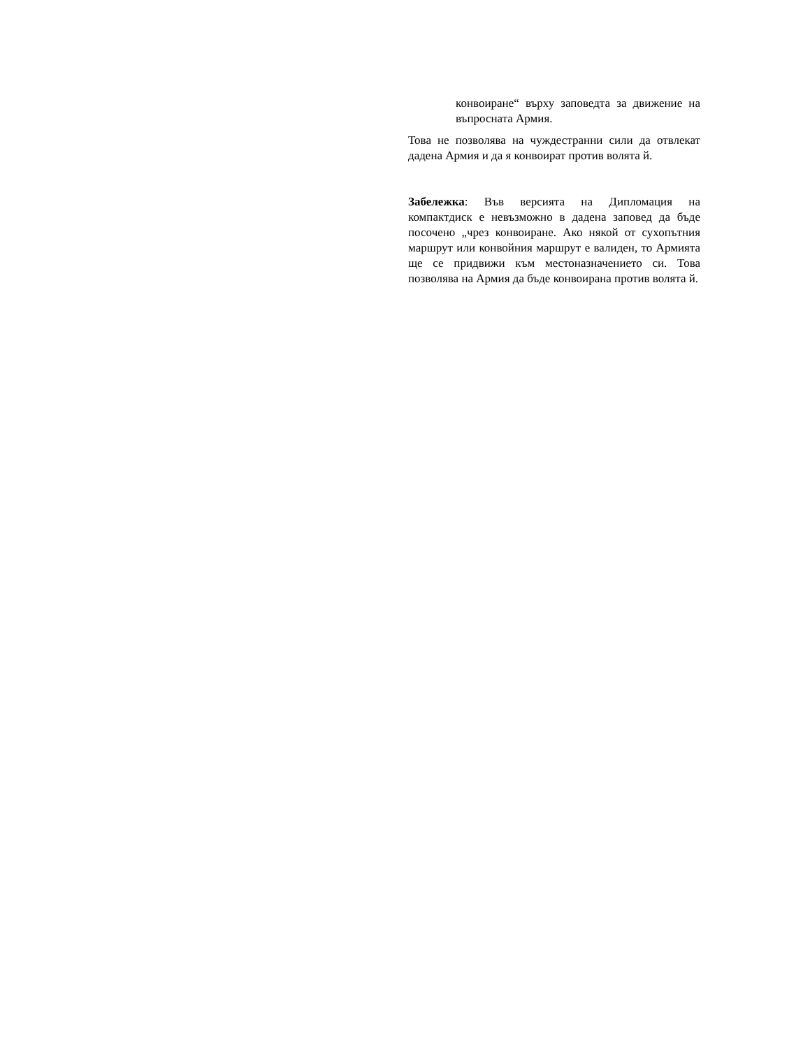конвоиране“ върху заповедта за движение на въпросната Армия.
Това не позволява на чуждестранни сили да отвлекат дадена Армия и да я конвоират против волята й.
Забележка: Във версията на Дипломация на компактдиск е невъзможно в дадена заповед да бъде посочено „чрез конвоиране. Ако някой от сухопътния маршрут или конвойния маршрут е валиден, то Армията ще се придвижи към местоназначението си. Това позволява на Армия да бъде конвоирана против волята й.